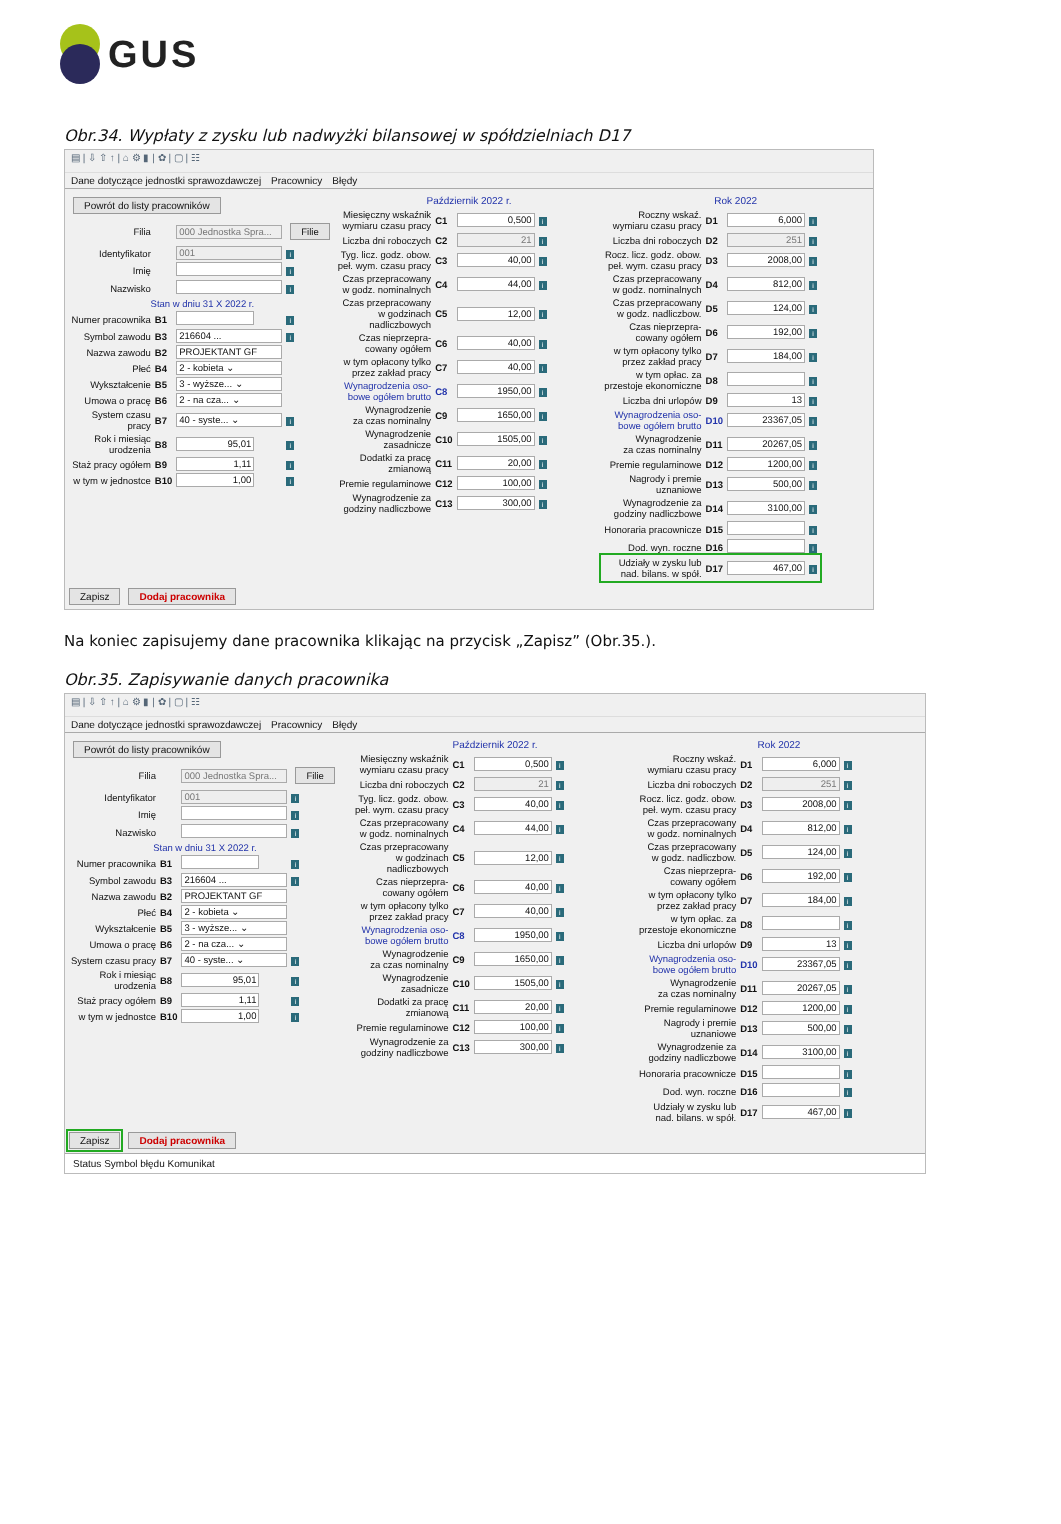GUS
Obr.34. Wypłaty z zysku lub nadwyżki bilansowej w spółdzielniach D17
▤ | ⇩ ⇧ ↑ | ⌂ ⚙ ▮ | ✿ | ▢ | ☷
Dane dotyczące jednostki sprawozdawczej Pracownicy Błędy
Powrót do listy pracowników
| Filia | | 000 Jednostka Spra... | Filie |
| Identyfikator | | 001 | i |
| Imię | | | i |
| Nazwisko | | | i |
| Stan w dniu 31 X 2022 r. | | | |
| Numer pracownika | B1 | | i |
| Symbol zawodu | B3 | 216604 ... | i |
| Nazwa zawodu | B2 | PROJEKTANT GF | |
| Płeć | B4 | 2 - kobieta ⌄ | |
| Wykształcenie | B5 | 3 - wyższe... ⌄ | |
| Umowa o pracę | B6 | 2 - na cza... ⌄ | |
| System czasu pracy | B7 | 40 - syste... ⌄ | i |
| Rok i miesiąc urodzenia | B8 | 95,01 | i |
| Staż pracy ogółem | B9 | 1,11 | i |
| w tym w jednostce | B10 | 1,00 | i |
Październik 2022 r.
| Miesięczny wskaźnik wymiaru czasu pracy | C1 | 0,500 | i |
| Liczba dni roboczych | C2 | 21 | i |
| Tyg. licz. godz. obow. peł. wym. czasu pracy | C3 | 40,00 | i |
| Czas przepracowany w godz. nominalnych | C4 | 44,00 | i |
| Czas przepracowany w godzinach nadliczbowych | C5 | 12,00 | i |
| Czas nieprzepra- cowany ogółem | C6 | 40,00 | i |
| w tym opłacony tylko przez zakład pracy | C7 | 40,00 | i |
| Wynagrodzenia oso- bowe ogółem brutto | C8 | 1950,00 | i |
| Wynagrodzenie za czas nominalny | C9 | 1650,00 | i |
| Wynagrodzenie zasadnicze | C10 | 1505,00 | i |
| Dodatki za pracę zmianową | C11 | 20,00 | i |
| Premie regulaminowe | C12 | 100,00 | i |
| Wynagrodzenie za godziny nadliczbowe | C13 | 300,00 | i |
Rok 2022
| Roczny wskaź. wymiaru czasu pracy | D1 | 6,000 | i |
| Liczba dni roboczych | D2 | 251 | i |
| Rocz. licz. godz. obow. peł. wym. czasu pracy | D3 | 2008,00 | i |
| Czas przepracowany w godz. nominalnych | D4 | 812,00 | i |
| Czas przepracowany w godz. nadliczbow. | D5 | 124,00 | i |
| Czas nieprzepra- cowany ogółem | D6 | 192,00 | i |
| w tym opłacony tylko przez zakład pracy | D7 | 184,00 | i |
| w tym opłac. za przestoje ekonomiczne | D8 | | i |
| Liczba dni urlopów | D9 | 13 | i |
| Wynagrodzenia oso- bowe ogółem brutto | D10 | 23367,05 | i |
| Wynagrodzenie za czas nominalny | D11 | 20267,05 | i |
| Premie regulaminowe | D12 | 1200,00 | i |
| Nagrody i premie uznaniowe | D13 | 500,00 | i |
| Wynagrodzenie za godziny nadliczbowe | D14 | 3100,00 | i |
| Honoraria pracownicze | D15 | | i |
| Dod. wyn. roczne | D16 | | i |
| Udziały w zysku lub nad. bilans. w spół. | D17 | 467,00 | i |
Zapisz Dodaj pracownika
Na koniec zapisujemy dane pracownika klikając na przycisk „Zapisz” (Obr.35.).
Obr.35. Zapisywanie danych pracownika
▤ | ⇩ ⇧ ↑ | ⌂ ⚙ ▮ | ✿ | ▢ | ☷
Dane dotyczące jednostki sprawozdawczej Pracownicy Błędy
Powrót do listy pracowników
| Filia | | 000 Jednostka Spra... | Filie |
| Identyfikator | | 001 | i |
| Imię | | | i |
| Nazwisko | | | i |
| Stan w dniu 31 X 2022 r. | | | |
| Numer pracownika | B1 | | i |
| Symbol zawodu | B3 | 216604 ... | i |
| Nazwa zawodu | B2 | PROJEKTANT GF | |
| Płeć | B4 | 2 - kobieta ⌄ | |
| Wykształcenie | B5 | 3 - wyższe... ⌄ | |
| Umowa o pracę | B6 | 2 - na cza... ⌄ | |
| System czasu pracy | B7 | 40 - syste... ⌄ | i |
| Rok i miesiąc urodzenia | B8 | 95,01 | i |
| Staż pracy ogółem | B9 | 1,11 | i |
| w tym w jednostce | B10 | 1,00 | i |
Październik 2022 r.
| Miesięczny wskaźnik wymiaru czasu pracy | C1 | 0,500 | i |
| Liczba dni roboczych | C2 | 21 | i |
| Tyg. licz. godz. obow. peł. wym. czasu pracy | C3 | 40,00 | i |
| Czas przepracowany w godz. nominalnych | C4 | 44,00 | i |
| Czas przepracowany w godzinach nadliczbowych | C5 | 12,00 | i |
| Czas nieprzepra- cowany ogółem | C6 | 40,00 | i |
| w tym opłacony tylko przez zakład pracy | C7 | 40,00 | i |
| Wynagrodzenia oso- bowe ogółem brutto | C8 | 1950,00 | i |
| Wynagrodzenie za czas nominalny | C9 | 1650,00 | i |
| Wynagrodzenie zasadnicze | C10 | 1505,00 | i |
| Dodatki za pracę zmianową | C11 | 20,00 | i |
| Premie regulaminowe | C12 | 100,00 | i |
| Wynagrodzenie za godziny nadliczbowe | C13 | 300,00 | i |
Rok 2022
| Roczny wskaź. wymiaru czasu pracy | D1 | 6,000 | i |
| Liczba dni roboczych | D2 | 251 | i |
| Rocz. licz. godz. obow. peł. wym. czasu pracy | D3 | 2008,00 | i |
| Czas przepracowany w godz. nominalnych | D4 | 812,00 | i |
| Czas przepracowany w godz. nadliczbow. | D5 | 124,00 | i |
| Czas nieprzepra- cowany ogółem | D6 | 192,00 | i |
| w tym opłacony tylko przez zakład pracy | D7 | 184,00 | i |
| w tym opłac. za przestoje ekonomiczne | D8 | | i |
| Liczba dni urlopów | D9 | 13 | i |
| Wynagrodzenia oso- bowe ogółem brutto | D10 | 23367,05 | i |
| Wynagrodzenie za czas nominalny | D11 | 20267,05 | i |
| Premie regulaminowe | D12 | 1200,00 | i |
| Nagrody i premie uznaniowe | D13 | 500,00 | i |
| Wynagrodzenie za godziny nadliczbowe | D14 | 3100,00 | i |
| Honoraria pracownicze | D15 | | i |
| Dod. wyn. roczne | D16 | | i |
| Udziały w zysku lub nad. bilans. w spół. | D17 | 467,00 | i |
Zapisz Dodaj pracownika
Status Symbol błędu Komunikat